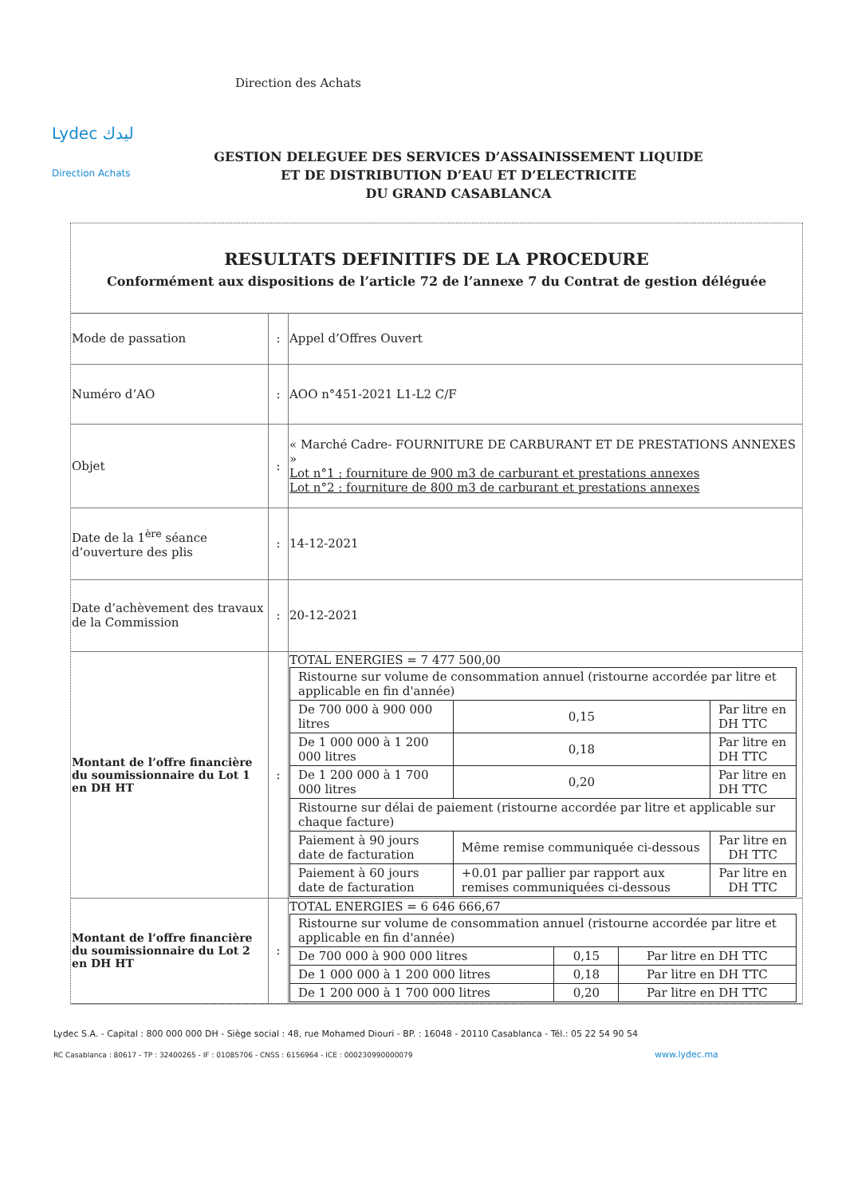Lydec ليدك
Direction des Achats
Direction Achats
GESTION DELEGUEE DES SERVICES D’ASSAINISSEMENT LIQUIDE
ET DE DISTRIBUTION D’EAU ET D’ELECTRICITE
DU GRAND CASABLANCA
RESULTATS DEFINITIFS DE LA PROCEDURE
Conformément aux dispositions de l’article 72 de l’annexe 7 du Contrat de gestion déléguée
| Mode de passation | : | Appel d’Offres Ouvert |
| Numéro d’AO | : | AOO n°451-2021 L1-L2 C/F |
| Objet | : | « Marché Cadre- FOURNITURE DE CARBURANT ET DE PRESTATIONS ANNEXES » Lot n°1 : fourniture de 900 m3 de carburant et prestations annexes Lot n°2 : fourniture de 800 m3 de carburant et prestations annexes |
| Date de la 1<sup>ère</sup> séance d’ouverture des plis | : | 14-12-2021 |
| Date d’achèvement des travaux de la Commission | : | 20-12-2021 |
| Montant de l’offre financière du soumissionnaire du Lot 1 en DH HT | : | TOTAL ENERGIES = 7 477 500,00 / Ristourne sur volume de consommation annuel (ristourne accordée par litre et applicable en fin d'année) / / / / De 700 000 à 900 000 litres / 0,15 / Par litre en DH TTC / / De 1 000 000 à 1 200 000 litres / 0,18 / Par litre en DH TTC / / De 1 200 000 à 1 700 000 litres / 0,20 / Par litre en DH TTC / / Ristourne sur délai de paiement (ristourne accordée par litre et applicable sur chaque facture) / / / / Paiement à 90 jours date de facturation / Même remise communiquée ci-dessous / Par litre en DH TTC / / Paiement à 60 jours date de facturation / +0.01 par pallier par rapport aux remises communiquées ci-dessous / Par litre en DH TTC / |
| Montant de l’offre financière du soumissionnaire du Lot 2 en DH HT | : | TOTAL ENERGIES = 6 646 666,67 / Ristourne sur volume de consommation annuel (ristourne accordée par litre et applicable en fin d'année) / / / / De 700 000 à 900 000 litres / 0,15 / Par litre en DH TTC / / De 1 000 000 à 1 200 000 litres / 0,18 / Par litre en DH TTC / / De 1 200 000 à 1 700 000 litres / 0,20 / Par litre en DH TTC / |
Lydec S.A. - Capital : 800 000 000 DH - Siège social : 48, rue Mohamed Diouri - BP. : 16048 - 20110 Casablanca - Tél.: 05 22 54 90 54
RC Casablanca : 80617 - TP : 32400265 - IF : 01085706 - CNSS : 6156964 - ICE : 000230990000079 www.lydec.ma